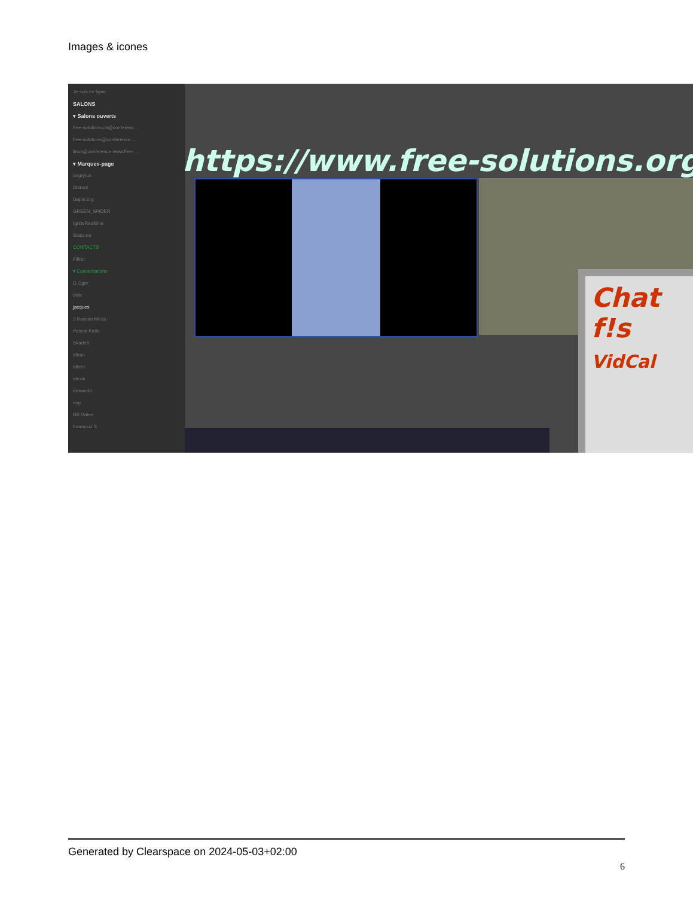Images & icones
Je suis en ligne
SALONS
▾ Salons ouverts
free-solutions.ch@conferenc...
free-solutions@conference....
linux@conference.www.free-...
▾ Marques-page
angrytux
Disroot
Gajim.org
GREEN_SPIDER
IgniteRealtime
Siacs.eu
CONTACTS
Filtrer
▾ Conversations
D Oger
dele
jacques
3 Kayvan Mirza
Pascal Kotte
Skarlett
alban
albert
alexis
armando
axg
Bill Gates
bramucci S
https://www.free-solutions.org/
Chat
f!s
VidCal
Generated by Clearspace on 2024-05-03+02:00
6